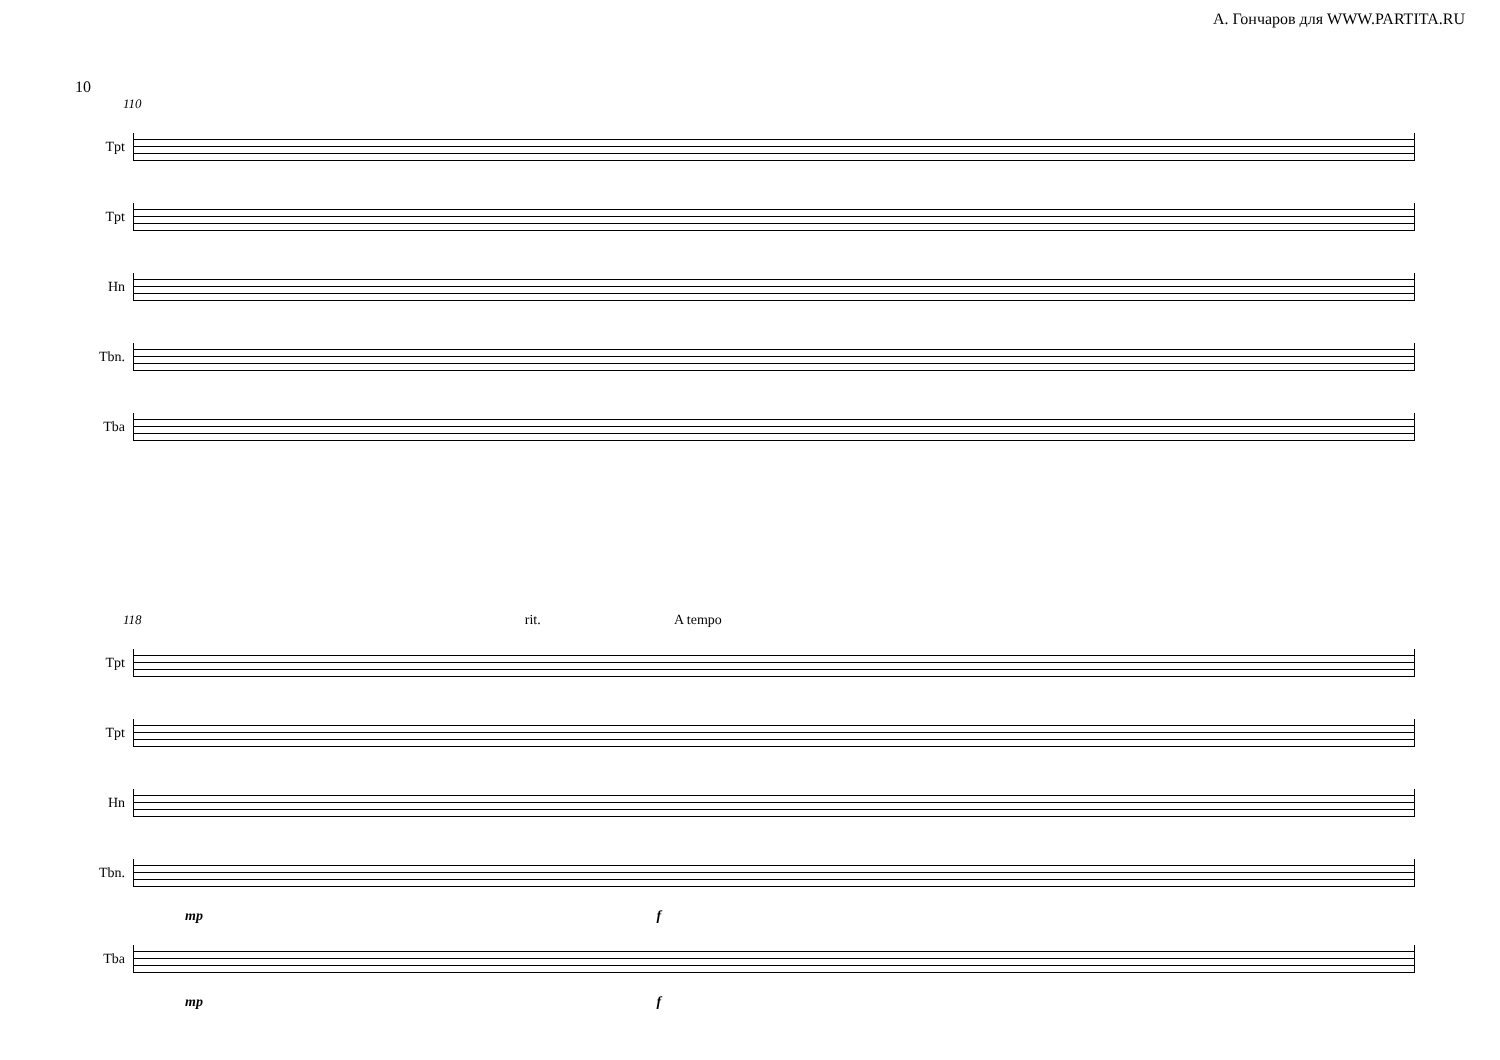А. Гончаров для WWW.PARTITA.RU
10
110
Tpt
Tpt
Hn
Tbn.
Tba
118 rit. A tempo
Tpt
Tpt
Hn
Tbn.
mp f
Tba
mp f